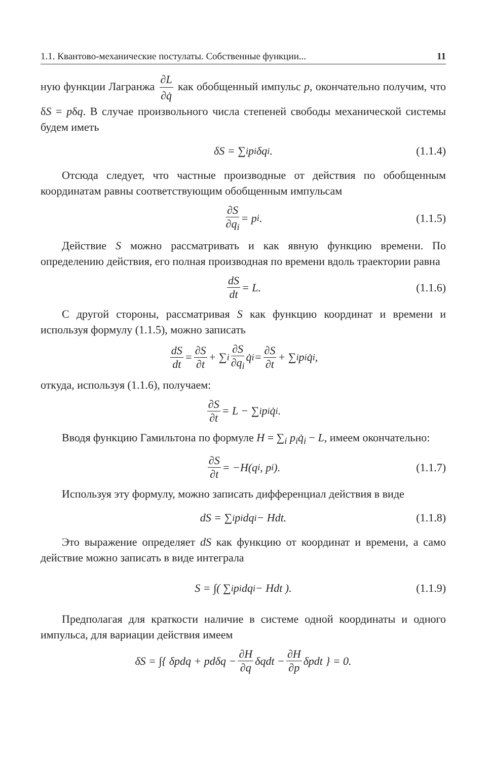1.1. Квантово-механические постулаты. Собственные функции... 11
ную функции Лагранжа ∂L ∂q̇ как обобщенный импульс p, окончательно получим, что δS = pδq. В случае произвольного числа степеней свободы механической системы будем иметь
δS = ∑<sub>i</sub> p<sub>i</sub>δq<sub>i</sub>. (1.1.4)
Отсюда следует, что частные производные от действия по обобщенным координатам равны соответствующим обобщенным импульсам
∂S ∂q<sub>i</sub> = p<sub>i</sub>. (1.1.5)
Действие S можно рассматривать и как явную функцию времени. По определению действия, его полная производная по времени вдоль траектории равна
dS dt = L. (1.1.6)
С другой стороны, рассматривая S как функцию координат и времени и используя формулу (1.1.5), можно записать
dS dt = ∂S ∂t + ∑<sub>i</sub> ∂S ∂q<sub>i</sub> q̇<sub>i</sub> = ∂S ∂t + ∑<sub>i</sub> p<sub>i</sub>q̇<sub>i</sub>,
откуда, используя (1.1.6), получаем:
∂S ∂t = L − ∑<sub>i</sub> p<sub>i</sub>q̇<sub>i</sub>.
Вводя функцию Гамильтона по формуле H = ∑<sub>i</sub> p<sub>i</sub>q̇<sub>i</sub> − L, имеем окончательно:
∂S ∂t = −H(q<sub>i</sub>, p<sub>i</sub>). (1.1.7)
Используя эту формулу, можно записать дифференциал действия в виде
dS = ∑<sub>i</sub> p<sub>i</sub>dq<sub>i</sub> − Hdt. (1.1.8)
Это выражение определяет dS как функцию от координат и времени, а само действие можно записать в виде интеграла
S = ∫( ∑<sub>i</sub> p<sub>i</sub>dq<sub>i</sub> − Hdt ). (1.1.9)
Предполагая для краткости наличие в системе одной координаты и одного импульса, для вариации действия имеем
δS = ∫{ δpdq + pdδq − ∂H ∂q δqdt − ∂H ∂p δpdt } = 0.